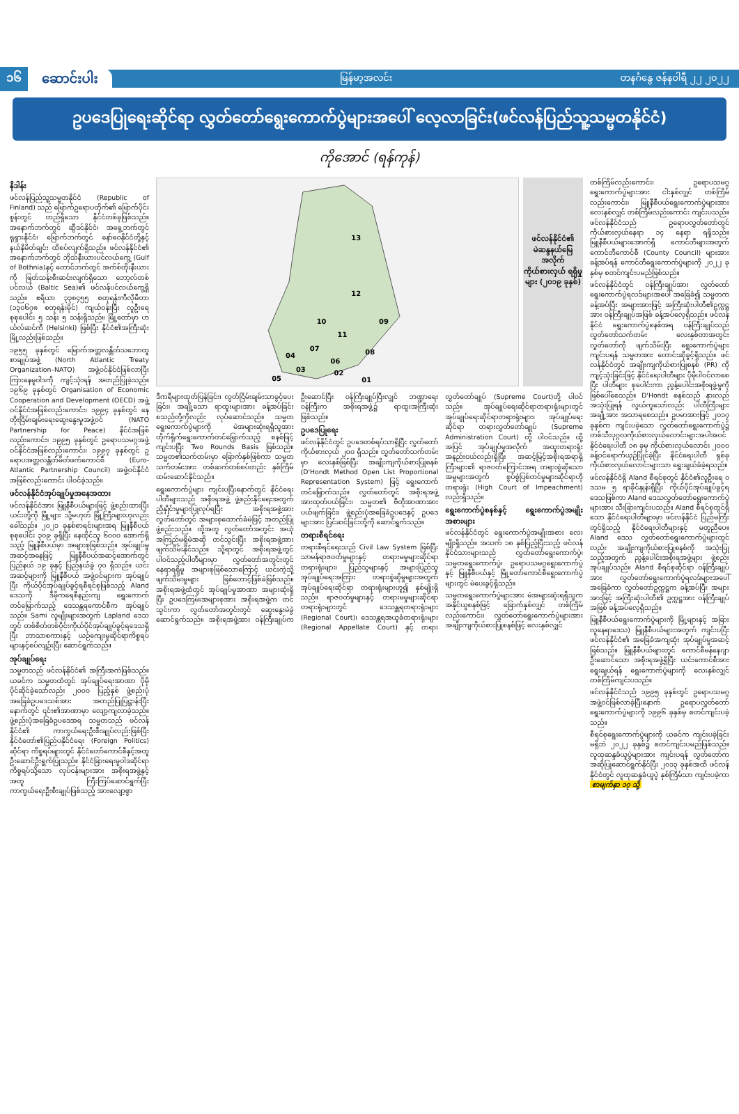၁၆ ဆောင်းပါး မြန်မာ့အလင်း တနင်္ဂနွေ ဇန်နဝါရီ ၂၂ ၂၀၂၂
ဥပဒေပြုရေးဆိုင်ရာ လွှတ်တော်ရွေးကောက်ပွဲများအပေါ် လေ့လာခြင်း(ဖင်လန်ပြည်သူ့သမ္မတနိုင်ငံ)
ကိုအောင် (ရန်ကုန်)
နိဒါန်း
ဖင်လန်ပြည်သူ့သမ္မတနိုင်ငံ (Republic of Finland) သည် မြောက်ဥရောပတိုက်၏ မြောက်ပိုင်းစွန်းတွင် တည်ရှိသော နိုင်ငံတစ်ခုဖြစ်သည်။ အနောက်ဘက်တွင် ဆွီဒင်နိုင်ငံ၊ အရှေ့ဘက်တွင် ရုရှားနိုင်ငံ၊ မြောက်ဘက်တွင် နော်ဝေနိုင်ငံတို့နှင့် နယ်နိမိတ်ချင်း ထိစပ်လျက်ရှိသည်။ ဖင်လန်နိုင်ငံ၏ အနောက်ဘက်တွင် ဘိုသ်နီးယားပင်လယ်ကွေ့ (Gulf of Bothnia)နှင့် တောင်ဘက်တွင် အက်စ်တိုးနီးယားကို ဖြတ်သန်းစီးဆင်းလျက်ရှိသော ဘော့လ်တစ်ပင်လယ် (Baltic Sea)၏ ဖင်လန်ပင်လယ်ကွေ့ရှိသည်။ ဧရိယာ ၃၃၈၄၅၅ စတုရန်းကီလိုမီတာ (၁၃၀၆၇၈ စတုရန်းမိုင်) ကျယ်ဝန်းပြီး လူဦးရေစုစုပေါင်း ၅ သန်း ၅ သန်းရှိသည်။ မြို့တော်မှာ ဟယ်လ်ဆင်ကီ (Helsinki) ဖြစ်ပြီး နိုင်ငံ၏အကြီးဆုံးမြို့လည်းဖြစ်သည်။
၁၉၅၅ ခုနှစ်တွင် မြောက်အတ္တလန္တိတ်သဘောတူစာချုပ်အဖွဲ့ (North Atlantic Treaty Organization–NATO) အဖွဲ့ဝင်နိုင်ငံဖြစ်လာပြီး ကြားနေမူဝါဒကို ကျင့်သုံးရန် အတည်ပြုခဲ့သည်။ ၁၉၆၉ ခုနှစ်တွင် Organisation of Economic Cooperation and Development (OECD) အဖွဲ့ဝင်နိုင်ငံအဖြစ်လည်းကောင်း၊ ၁၉၉၄ ခုနှစ်တွင် နေတိုးငြိမ်းချမ်းရေးဆွေးနွေးမှုအဖွဲ့ဝင် (NATO Partnership for Peace) နိုင်ငံအဖြစ်လည်းကောင်း၊ ၁၉၉၅ ခုနှစ်တွင် ဥရောပသမဂ္ဂအဖွဲ့ဝင်နိုင်ငံအဖြစ်လည်းကောင်း၊ ၁၉၉၇ ခုနှစ်တွင် ဥရောပအတ္တလန္တိတ်မိတ်ဖက်ကောင်စီ (Euro- Atlantic Partnership Council) အဖွဲ့ဝင်နိုင်ငံအဖြစ်လည်းကောင်း ပါဝင်ခဲ့သည်။
ဖင်လန်နိုင်ငံအုပ်ချုပ်မှုအနေအထား
ဖင်လန်နိုင်ငံအား မြူနီစီပယ်များဖြင့် ဖွဲ့စည်းထားပြီး ယင်းတို့ကို မြို့များ သို့မဟုတ် မြို့ကြီးများဟုလည်း ခေါ်သည်။ ၂၀၂၁ ခုနှစ်စာရင်းများအရ မြူနီစီပယ် စုစုပေါင်း ၃၀၉ ခုရှိပြီး နေထိုင်သူ ၆၀၀၀ အောက်ရှိသည့် မြူနီစီပယ်မှာ အများစုဖြစ်သည်။ အုပ်ချုပ်မှုအဆင့်အနေဖြင့် မြူနီစီပယ်အဆင့်အောက်တွင် ပြည်နယ် ၁၉ ခုနှင့် ပြည်နယ်ခွဲ ၇၀ ရှိသည်။ ယင်းအဆင့်များကို မြူနီစီပယ် အဖွဲ့ဝင်များက အုပ်ချုပ်ပြီး ကိုယ်ပိုင်အုပ်ချုပ်ခွင့်ရစီရင်စုဖြစ်သည့် Aland ဒေသကို ဒီမိုကရေစီနည်းကျ ရွေးကောက်တင်မြှောက်သည့် ဒေသန္တရကောင်စီက အုပ်ချုပ်သည်။ Sami လူမျိုးများအတွက် Lapland ဒေသတွင် တစ်စိတ်တစ်ပိုင်းကိုယ်ပိုင်အုပ်ချုပ်ခွင့်ရဒေသရှိပြီး ဘာသာစကားနှင့် ယဉ်ကျေးမှုဆိုင်ရာကိစ္စရပ်များနှင့်စပ်လျဉ်းပြီး ဆောင်ရွက်သည်။
အုပ်ချုပ်ရေး
သမ္မတသည် ဖင်လန်နိုင်ငံ၏ အကြီးအကဲဖြစ်သည်။ ယခင်က သမ္မတထံတွင် အုပ်ချုပ်ရေးအာဏာ ပိုမိုပိုင်ဆိုင်ခဲ့သော်လည်း ၂၀၀၀ ပြည့်နှစ် ဖွဲ့စည်းပုံအခြေခံဥပဒေသစ်အား အတည်ပြုပြဋ္ဌာန်းပြီးနောက်တွင် ၎င်း၏အာဏာမှာ လျော့ကျလာခဲ့သည်။ ဖွဲ့စည်းပုံအခြေခံဥပဒေအရ သမ္မတသည် ဖင်လန်နိုင်ငံ၏ ကာကွယ်ရေးဦးစီးချုပ်လည်းဖြစ်ပြီး နိုင်ငံတော်၏ပြည်ပနိုင်ငံရေး (Foreign Politics) ဆိုင်ရာ ကိစ္စရပ်များတွင် နိုင်ငံတော်ကောင်စီနှင့်အတူ ဦးဆောင်ဦးရွက်ပြုသည်။ နိုင်ငံခြားရေးမူဝါဒဆိုင်ရာကိစ္စရပ်သို့သော လုပ်ငန်းများအား အစိုးရအဖွဲ့နှင့်အတူ ကြီးကြပ်ဆောင်ရွက်ပြီး ကာကွယ်ရေးဦးစီးချုပ်ဖြစ်သည့် အားလျော့စွာ
13
12
10
09
11
07
08
04
06
03
02
05
01
ဖင်လန်နိုင်ငံ၏ မဲဆန္ဒနယ်မြေ အလိုက် ကိုယ်စားလှယ် ရရှိမှုများ (၂၀၁၉ ခုနှစ်)
ဒီကရီများထုတ်ပြန်ခြင်း၊ လွတ်ငြိမ်းချမ်းသာခွင့်ပေးခြင်း၊ အချို့သော ရာထူးများအား ခန့်အပ်ခြင်းစသည်တို့ကိုလည်း လုပ်ဆောင်သည်။ သမ္မတရွေးကောက်ပွဲများကို မဲအများဆုံးရရှိသူအား တိုက်ရိုက်ရွေးကောက်တင်မြှောက်သည့် စနစ်ဖြင့် ကျင်းပပြီး Two Rounds Basis ဖြစ်သည်။ သမ္မတ၏သက်တမ်းမှာ ခြောက်နှစ်ဖြစ်ကာ သမ္မတသက်တမ်းအား တစ်ဆက်တစ်စပ်တည်း နှစ်ကြိမ်ထမ်းဆောင်နိုင်သည်။
ရွေးကောက်ပွဲများ ကျင်းပပြီးနောက်တွင် နိုင်ငံရေးပါတီများသည် အစိုးရအဖွဲ့ ဖွဲ့စည်းနိုင်ရေးအတွက် ညှိနှိုင်းမှုများပြုလုပ်ရပြီး အစိုးရအဖွဲ့အား လွှတ်တော်တွင် အများစုထောက်ခံမဲဖြင့် အတည်ပြုဖွဲ့စည်းသည်။ ထို့အတူ လွှတ်တော်အတွင်း အယုံအကြည်မရှိမဲအဆို တင်သွင်းပြီး အစိုးရအဖွဲ့အား ဖျက်သိမ်းနိုင်သည်။ သို့ရာတွင် အစိုးရအဖွဲ့တွင် ပါဝင်သည့်ပါတီများမှာ လွှတ်တော်အတွင်းတွင် နေရာရရှိမှု အများစုဖြစ်သောကြောင့် ယင်းကဲ့သို့ ဖျက်သိမ်းမှုများ ဖြစ်တောင့်ဖြစ်ခဲဖြစ်သည်။ အစိုးရအဖွဲ့ထံတွင် အုပ်ချုပ်မှုအာဏာ အများဆုံးရှိပြီး ဥပဒေကြမ်းအများစုအား အစိုးရအဖွဲ့က တင်သွင်းကာ လွှတ်တော်အတွင်းတွင် ဆွေးနွေးမဲခွဲဆောင်ရွက်သည်။ အစိုးရအဖွဲ့အား ဝန်ကြီးချုပ်က ဦးဆောင်ပြီး ဝန်ကြီးချုပ်ပြီးလျှင် ဘဏ္ဍာရေးဝန်ကြီးက အစိုးရအဖွဲ့၌ ရာထူးအကြီးဆုံး ဖြစ်သည်။
ဥပဒေပြုရေး
ဖင်လန်နိုင်ငံတွင် ဥပဒေတစ်ရပ်သာရှိပြီး လွှတ်တော်ကိုယ်စားလှယ် ၂၀၀ ရှိသည်။ လွှတ်တော်သက်တမ်းမှာ လေးနှစ်ဖြစ်ပြီး အချိုးကျကိုယ်စားပြုစနစ် (D'Hondt Method Open List Proportional Representation System) ဖြင့် ရွေးကောက်တင်မြှောက်သည်။ လွှတ်တော်တွင် အစိုးရအဖွဲ့အားထုတ်ပယ်ခြင်း၊ သမ္မတ၏ ဗီတိုအာဏာအား ပယ်ဖျက်ခြင်း၊ ဖွဲ့စည်းပုံအခြေခံဥပဒေနှင့် ဥပဒေများအား ပြင်ဆင်ခြင်းတို့ကို ဆောင်ရွက်သည်။
တရားစီရင်ရေး
တရားစီရင်ရေးသည် Civil Law System ဖြစ်ပြီး သာမန်ရာဇဝတ်မှုများနှင့် တရားမမှုများဆိုင်ရာတရားရုံးများ၊ ပြည်သူများနှင့် အများပြည်သူအုပ်ချုပ်ရေးအကြား တရားစွဲဆိုမှုများအတွက် အုပ်ချုပ်ရေးဆိုင်ရာ တရားရုံးများဟူ၍ နှစ်မျိုးရှိသည်။ ရာဇဝတ်မှုများနှင့် တရားမမှုများဆိုင်ရာ တရားရုံးများတွင် ဒေသန္တရတရားရုံးများ (Regional Court)၊ ဒေသန္တရအယူခံတရားရုံးများ (Regional Appellate Court) နှင့် တရားလွှတ်တော်ချုပ် (Supreme Court)တို့ ပါဝင်သည်။ အုပ်ချုပ်ရေးဆိုင်ရာတရားရုံးများတွင် အုပ်ချုပ်ရေးဆိုင်ရာတရားရုံးများ၊ အုပ်ချုပ်ရေးဆိုင်ရာ တရားလွှတ်တော်ချုပ် (Supreme Administration Court) တို့ ပါဝင်သည်။ ထို့အပြင် အုပ်ချုပ်မှုအလိုက် အထူးတရားရုံးအနည်းငယ်လည်းရှိပြီး အဆင့်မြင့်အစိုးရအရာရှိကြီးများ၏ ရာဇဝတ်ကြောင်းအရ တရားစွဲဆိုသော အမှုများအတွက် စွပ်စွဲပြစ်တင်မှုများဆိုင်ရာဟိုတရားရုံး (High Court of Impeachment) လည်းရှိသည်။
ရွေးကောက်ပွဲစနစ်နှင့် ရွေးကောက်ပွဲအမျိုးအစားများ
ဖင်လန်နိုင်ငံတွင် ရွေးကောက်ပွဲအမျိုးအစား လေးမျိုးရှိသည်။ အသက် ၁၈ နှစ်ပြည့်ပြီးသည့် ဖင်လန်နိုင်ငံသားများသည် လွှတ်တော်ရွေးကောက်ပွဲ၊ သမ္မတရွေးကောက်ပွဲ၊ ဥရောပသမဂ္ဂရွေးကောက်ပွဲနှင့် မြူနီစီပယ်နှင့် မြို့တော်ကောင်စီရွေးကောက်ပွဲများတွင် မဲပေးခွင့်ရှိသည်။
သမ္မတရွေးကောက်ပွဲများအား မဲအများဆုံးရရှိသူက အနိုင်ယူစနစ်ဖြင့် ခြောက်နှစ်လျှင် တစ်ကြိမ်လည်းကောင်း၊ လွှတ်တော်ရွေးကောက်ပွဲများအား အချိုးကျကိုယ်စားပြုစနစ်ဖြင့် လေးနှစ်လျှင်
တစ်ကြိမ်လည်းကောင်း၊ ဥရောပသမဂ္ဂ ရွေးကောက်ပွဲများအား ငါးနှစ်လျှင် တစ်ကြိမ်လည်းကောင်း၊ မြူနီစီပယ်ရွေးကောက်ပွဲများအား လေးနှစ်လျှင် တစ်ကြိမ်လည်းကောင်း ကျင်းပသည်။ ဖင်လန်နိုင်ငံသည် ဥရောပလွှတ်တော်တွင် ကိုယ်စားလှယ်နေရာ ၁၄ နေရာ ရရှိသည်။ မြူနီစီပယ်များအောက်ရှိ ကောင်တီများအတွက် ကောင်တီကောင်စီ (County Council) များအား ခန့်အပ်ရန် ကောင်တီရွေးကောက်ပွဲများကို ၂၀၂၂ ခုနှစ်မှ စတင်ကျင်းပမည်ဖြစ်သည်။
ဖင်လန်နိုင်ငံတွင် ဝန်ကြီးချုပ်အား လွှတ်တော်ရွေးကောက်ပွဲရလဒ်များအပေါ် အခြေခံ၍ သမ္မတက ခန့်အပ်ပြီး အများအားဖြင့် အကြီးဆုံးပါတီ၏ဥက္ကဋ္ဌအား ဝန်ကြီးချုပ်အဖြစ် ခန့်အပ်လေ့ရှိသည်။ ဖင်လန်နိုင်ငံ ရွေးကောက်ပွဲစနစ်အရ ဝန်ကြီးချုပ်သည် လွှတ်တော်သက်တမ်း လေးနှစ်တာအတွင်း လွှတ်တော်ကို ဖျက်သိမ်းပြီး ရွေးကောက်ပွဲများ ကျင်းပရန် သမ္မတအား တောင်းဆိုခွင့်ရှိသည်။ ဖင်လန်နိုင်ငံတွင် အချိုးကျကိုယ်စားပြုစနစ် (PR) ကို ကျင့်သုံးခြင်းဖြင့် နိုင်ငံရေးပါတီများ ပိုမိုပါဝင်လာစေပြီး ပါတီများ စုပေါင်းကာ ညွန့်ပေါင်းအစိုးရဖွဲ့မှုကို ဖြစ်ပေါ်စေသည်။ D'Hondt စနစ်သည် နားလည်အသုံးပြုရန် လွယ်ကူသော်လည်း ပါတီကြီးများအချို့အား အသာရစေသည်။ ဥပမာအားဖြင့် ၂၀၁၇ ခုနှစ်က ကျင်းပခဲ့သော လွှတ်တော်ရွေးကောက်ပွဲ၌ တစ်သီးပုဂ္ဂလကိုယ်စားလှယ်လောင်းများအပါအဝင် နိုင်ငံရေးပါတီ ၁၈ ခုမှ ကိုယ်စားလှယ်လောင်း ၂၀၀၀ ခန့်ဝင်ရောက်ယှဉ်ပြိုင်ခဲ့ပြီး နိုင်ငံရေးပါတီ ရှစ်ခု ကိုယ်စားလှယ်လောင်းများသာ ရွေးချယ်ခံခဲ့ရသည်။
ဖင်လန်နိုင်ငံရှိ Aland စီရင်စုတွင် နိုင်ငံ၏လူဦးရေ ၀ ဒသမ ၅ ရာခိုင်နှုန်းရှိပြီး ကိုယ်ပိုင်အုပ်ချုပ်ခွင့်ရဒေသဖြစ်ကာ Aland ဒေသလွှတ်တော်ရွေးကောက်ပွဲများအား သီးခြားကျင်းပသည်။ Aland စီရင်စုတွင်ရှိသော နိုင်ငံရေးပါတီများမှာ ဖင်လန်နိုင်ငံ ပြည်မကြီးတွင်ရှိသည့် နိုင်ငံရေးပါတီများနှင့် မတူညီပေ။ Aland ဒေသ လွှတ်တော်ရွေးကောက်ပွဲများတွင်လည်း အချိုးကျကိုယ်စားပြုစနစ်ကို အသုံးပြုသည့်အတွက် ညွန့်ပေါင်းအစိုးရအဖွဲ့များ ဖွဲ့စည်းအုပ်ချုပ်သည်။ Aland စီရင်စုဆိုင်ရာ ဝန်ကြီးချုပ်အား လွှတ်တော်ရွေးကောက်ပွဲရလဒ်များအပေါ် အခြေခံကာ လွှတ်တော်ဥက္ကဋ္ဌက ခန့်အပ်ပြီး အများအားဖြင့် အကြီးဆုံးပါတီ၏ ဥက္ကဋ္ဌအား ဝန်ကြီးချုပ်အဖြစ် ခန့်အပ်လေ့ရှိသည်။
မြူနီစီပယ်ရွေးကောက်ပွဲများကို မြို့များနှင့် အခြားလူနေရာဒေသ) မြူနီစီပယ်များအတွက် ကျင်းပပြီး ဖင်လန်နိုင်ငံ၏ အခြေခံအကျဆုံး အုပ်ချုပ်မှုအဆင့်ဖြစ်သည်။ မြူနီစီပယ်များတွင် ကောင်စီမန်နေဂျာဦးဆောင်သော အစိုးရအဖွဲ့ရှိပြီး ယင်းကောင်စီအား ရွေးချယ်ရန် ရွေးကောက်ပွဲများကို လေးနှစ်လျှင် တစ်ကြိမ်ကျင်းပသည်။
ဖင်လန်နိုင်ငံသည် ၁၉၉၅ ခုနှစ်တွင် ဥရောပသမဂ္ဂအဖွဲ့ဝင်ဖြစ်လာခဲ့ပြီးနောက် ဥရောပလွှတ်တော်ရွေးကောက်ပွဲများကို ၁၉၉၆ ခုနှစ်မှ စတင်ကျင်းပခဲ့သည်။
စီရင်စုရွေးကောက်ပွဲများကို ယခင်က ကျင်းပခဲ့ခြင်းမရှိဘဲ ၂၀၂၂ ခုနှစ်၌ စတင်ကျင်းပမည်ဖြစ်သည်။ လူထုဆန္ဒခံယူပွဲများအား ကျင်းပရန် လွှတ်တော်က အဆိုပြုဆောင်ရွက်နိုင်ပြီး ၂၀၁၃ ခုနှစ်အထိ ဖင်လန်နိုင်ငံတွင် လူထုဆန္ဒခံယူပွဲ နှစ်ကြိမ်သာ ကျင်းပခဲ့ကာ စာမျက်နှာ ၁၇ သို့